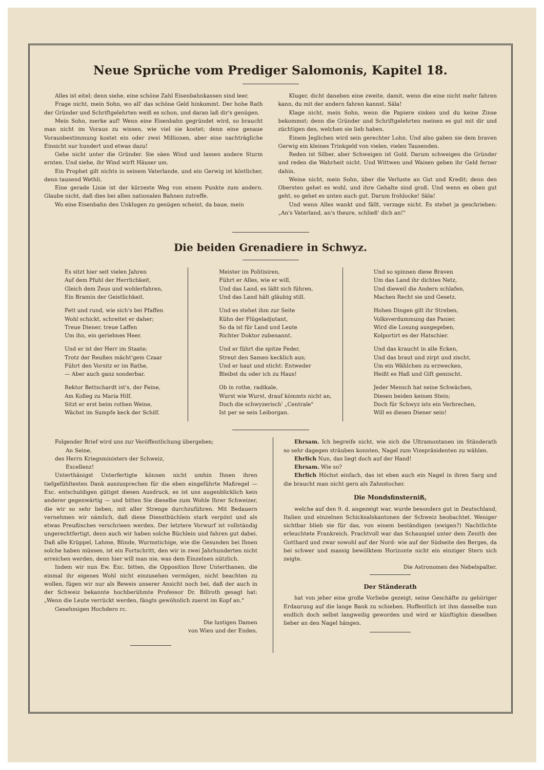Neue Sprüche vom Prediger Salomonis, Kapitel 18.
Alles ist eitel; denn siehe, eine schöne Zahl Eisenbahnkassen sind leer.
Frage nicht, mein Sohn, wo all' das schöne Geld hinkommt. Der hohe Rath der Gründer und Schriftgelehrten weiß es schon, und daran laß dir's genügen.
Mein Sohn, merke auf! Wenn eine Eisenbahn gegründet wird, so braucht man nicht im Voraus zu wissen, wie viel sie kostet; denn eine genaue Vorausbestimmung kostet ein oder zwei Millionen, aber eine nachträgliche Einsicht nur hundert und etwas dazu!
Gehe nicht unter die Gründer. Sie säen Wind und lassen andere Sturm ernten. Und siehe, ihr Wind wirft Häuser um.
Ein Prophet gilt nichts in seinem Vaterlande, und ein Gerwig ist köstlicher, denn tausend Wethli.
Eine gerade Linie ist der kürzeste Weg von einem Punkte zum andern. Glaube nicht, daß dies bei allen nationalen Bahnen zutreffe.
Wo eine Eisenbahn den Unklugen zu genügen scheint, da baue, mein
Kluger, dicht daneben eine zweite, damit, wenn die eine nicht mehr fahren kann, du mit der andern fahren kannst. Säla!
Klage nicht, mein Sohn, wenn die Papiere sinken und du keine Zinse bekommst; denn die Gründer und Schriftgelehrten meinen es gut mit dir und züchtigen den, welchen sie lieb haben.
Einem Jeglichen wird sein gerechter Lohn. Und also gaben sie dem braven Gerwig ein kleines Trinkgeld von vielen, vielen Tausenden.
Reden ist Silber, aber Schweigen ist Gold. Darum schweigen die Gründer und reden die Wahrheit nicht. Und Wittwen und Waisen geben ihr Geld ferner dahin.
Weine nicht, mein Sohn, über die Verluste an Gut und Kredit; denn den Obersten gehet es wohl, und ihre Gehalte sind groß. Und wenn es oben gut geht, so gehet es unten auch gut. Darum frohlocke! Säla!
Und wenn Alles wankt und fällt, verzage nicht. Es stehet ja geschrieben: „An's Vaterland, an's theure, schließ' dich an!"
Die beiden Grenadiere in Schwyz.
Es sitzt hier seit vielen Jahren
Auf dem Pfuhl der Herrlichkeit,
Gleich dem Zeus und wohlerfahren,
Ein Bramin der Geistlichkeit.
Fett und rund, wie sich's bei Pfaffen
Wohl schickt, schreitet er daher;
Treue Diener, treue Laffen
Um ihn, ein geriebnes Heer.
Und er ist der Herr im Staate;
Trotz der Reußen mächt'gem Czaar
Führt den Vorsitz er im Rathe,
— Aber auch ganz sonderbar.
Rektor Bettschardt ist's, der Feine,
Am Kolleg zu Maria Hilf.
Sitzt er erst beim rothen Weine,
Wächst im Sumpfe keck der Schilf.
Meister im Politisiren,
Führt er Alles, wie er will,
Und das Land, es läßt sich führen,
Und das Land hält gläubig still.
Und es stehet ihm zur Seite
Kühn der Flügeladjutant,
So da ist für Land und Leute
Richter Doktor zubenannt.
Und er führt die spitze Feder,
Streut den Samen kecklich aus;
Und er haut und sticht: Entweder
Bleibst du oder ich zu Haus!
Ob in rothe, radikale,
Wurst wie Wurst, drauf kömmts nicht an,
Doch die schwyzerisch' „Centrale"
Ist per se sein Leiborgan.
Und so spinnen diese Braven
Um das Land ihr dichtes Netz,
Und dieweil die Andern schlafen,
Machen Recht sie und Gesetz.
Hohen Dingen gilt ihr Streben,
Volksverdummung das Panier,
Wird die Losung ausgegeben,
Kolportirt es der Hatschier.
Und das kraucht in alle Ecken,
Und das braut und zirpt und zischt,
Um ein Wählchen zu erzwecken,
Heißt es Haß und Gift gemischt.
Jeder Mensch hat seine Schwächen,
Diesen beiden keinen Stein;
Doch für Schwyz ists ein Verbrechen,
Will es diesen Diener sein!
Folgender Brief wird uns zur Veröffentlichung übergeben;
An Seine,
des Herrn Kriegsministers der Schweiz,
Excellenz!
Unterthänigst Unterfertigte können nicht umhin Ihnen ihren tiefgefühltesten Dank auszusprechen für die eben eingeführte Maßregel — Exc. entschuldigen gütigst diesen Ausdruck, es ist uns augenblicklich kein anderer gegenwärtig — und bitten Sie dieselbe zum Wohle Ihrer Schweizer, die wir so sehr lieben, mit aller Strenge durchzuführen. Mit Bedauern vernehmen wir nämlich, daß diese Dienstbüchlein stark verpönt und als etwas Preußisches verschrieen werden. Der letztere Vorwurf ist vollständig ungerechtfertigt, denn auch wir haben solche Büchlein und fahren gut dabei. Daß alle Krüppel, Lahme, Blinde, Wurmstichige, wie die Gesunden bei Ihnen solche haben müssen, ist ein Fortschritt, den wir in zwei Jahrhunderten nicht erreichen werden, denn hier will man nie, was dem Einzelnen nützlich.
Indem wir nun Ew. Exc. bitten, die Opposition Ihrer Unterthanen, die einmal ihr eigenes Wohl nicht einzusehen vermögen, nicht beachten zu wollen, fügen wir nur als Beweis unserer Ansicht noch bei, daß der auch in der Schweiz bekannte hochberühmte Professor Dr. Billroth gesagt hat: „Wenn die Leute verrückt werden, fängts gewöhnlich zuerst im Kopf an."
Genehmigen Hochdero rc.
Die lustigen Damen
von Wien und der Enden.
Ehrsam. Ich begreife nicht, wie sich die Ultramontanen im Ständerath so sehr dagegen sträuben konnten, Nagel zum Vizepräsidenten zu wählen.
Ehrlich Nun, das liegt doch auf der Hand!
Ehrsam. Wie so?
Ehrlich Höchst einfach, das ist eben auch ein Nagel in ihren Sarg und die braucht man nicht gern als Zahnstocher.
Die Mondsfinsterniß,
welche auf den 9. d. angezeigt war, wurde besonders gut in Deutschland, Italien und einzelnen Schicksalskantonen der Schweiz beobachtet. Weniger sichtbar blieb sie für das, von einem beständigen (ewigen?) Nachtlichte erleuchtete Frankreich. Prachtvoll war das Schauspiel unter dem Zenith des Gotthard und zwar sowohl auf der Nord- wie auf der Südseite des Berges, da bei schwer und massig bewölktem Horizonte nicht ein einziger Stern sich zeigte.
Die Astronomen des Nebelspalter.
Der Ständerath
hat von jeher eine große Vorliebe gezeigt, seine Geschäfte zu gehöriger Erdaurung auf die lange Bank zu schieben. Hoffentlich ist ihm dasselbe nun endlich doch selbst langweilig geworden und wird er künftighin dieselben lieber an den Nagel hängen.